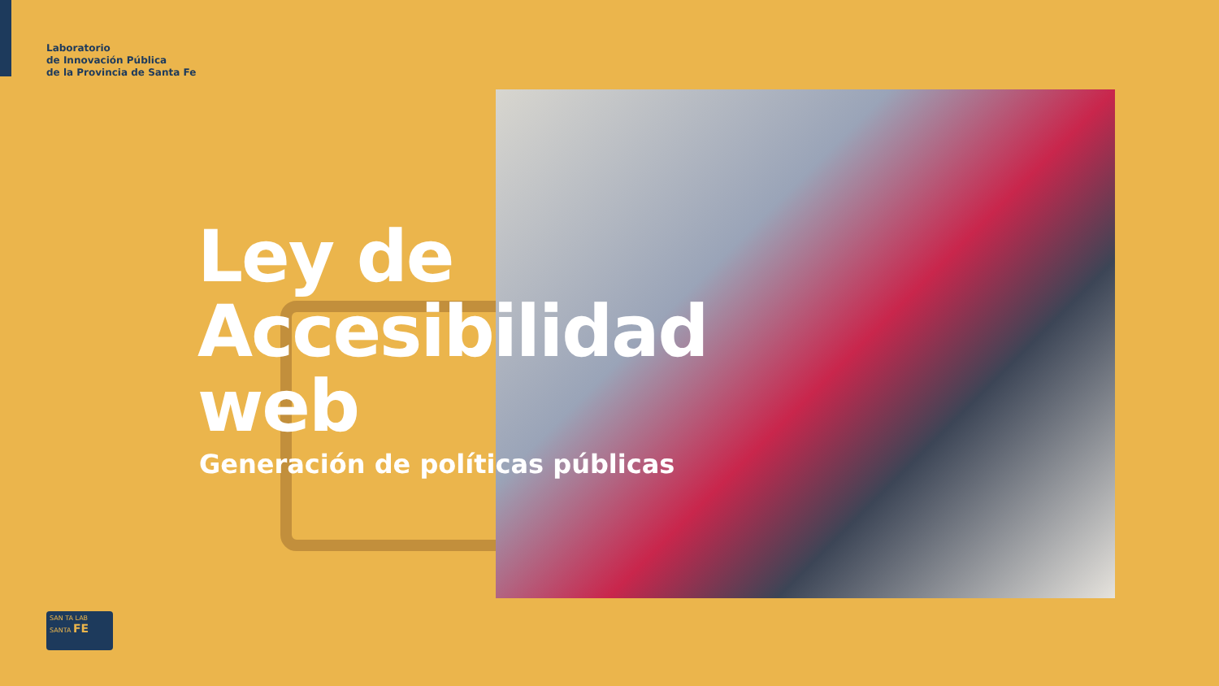Laboratorio
de Innovación Pública
de la Provincia de Santa Fe
Ley de
Accesibilidad
web
Generación de políticas públicas
SAN TA LAB SANTA FE